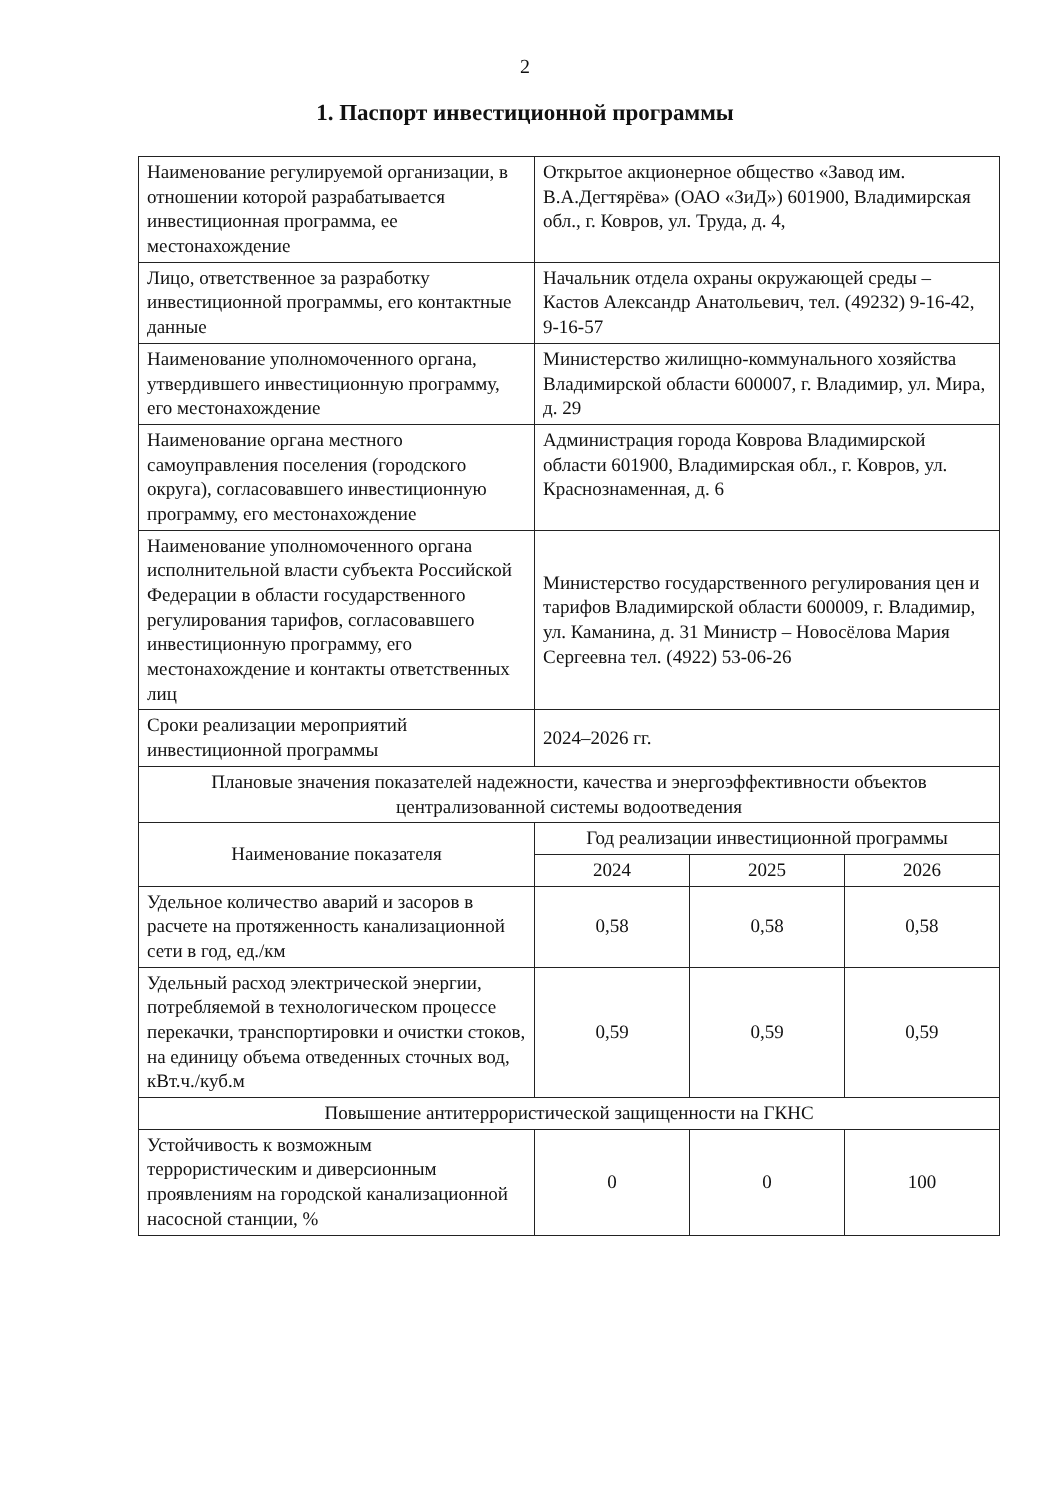2
1. Паспорт инвестиционной программы
| Наименование регулируемой организации, в отношении которой разрабатывается инвестиционная программа, ее местонахождение | Открытое акционерное общество «Завод им. В.А.Дегтярёва» (ОАО «ЗиД») 601900, Владимирская обл., г. Ковров, ул. Труда, д. 4, | | |
| Лицо, ответственное за разработку инвестиционной программы, его контактные данные | Начальник отдела охраны окружающей среды – Кастов Александр Анатольевич, тел. (49232) 9-16-42, 9-16-57 | | |
| Наименование уполномоченного органа, утвердившего инвестиционную программу, его местонахождение | Министерство жилищно-коммунального хозяйства Владимирской области 600007, г. Владимир, ул. Мира, д. 29 | | |
| Наименование органа местного самоуправления поселения (городского округа), согласовавшего инвестиционную программу, его местонахождение | Администрация города Коврова Владимирской области 601900, Владимирская обл., г. Ковров, ул. Краснознаменная, д. 6 | | |
| Наименование уполномоченного органа исполнительной власти субъекта Российской Федерации в области государственного регулирования тарифов, согласовавшего инвестиционную программу, его местонахождение и контакты ответственных лиц | Министерство государственного регулирования цен и тарифов Владимирской области 600009, г. Владимир, ул. Каманина, д. 31 Министр – Новосёлова Мария Сергеевна тел. (4922) 53-06-26 | | |
| Сроки реализации мероприятий инвестиционной программы | 2024–2026 гг. | | |
| Плановые значения показателей надежности, качества и энергоэффективности объектов централизованной системы водоотведения | | | |
| Наименование показателя | Год реализации инвестиционной программы | | |
| | 2024 | 2025 | 2026 |
| Удельное количество аварий и засоров в расчете на протяженность канализационной сети в год, ед./км | 0,58 | 0,58 | 0,58 |
| Удельный расход электрической энергии, потребляемой в технологическом процессе перекачки, транспортировки и очистки стоков, на единицу объема отведенных сточных вод, кВт.ч./куб.м | 0,59 | 0,59 | 0,59 |
| Повышение антитеррористической защищенности на ГКНС | | | |
| Устойчивость к возможным террористическим и диверсионным проявлениям на городской канализационной насосной станции, % | 0 | 0 | 100 |